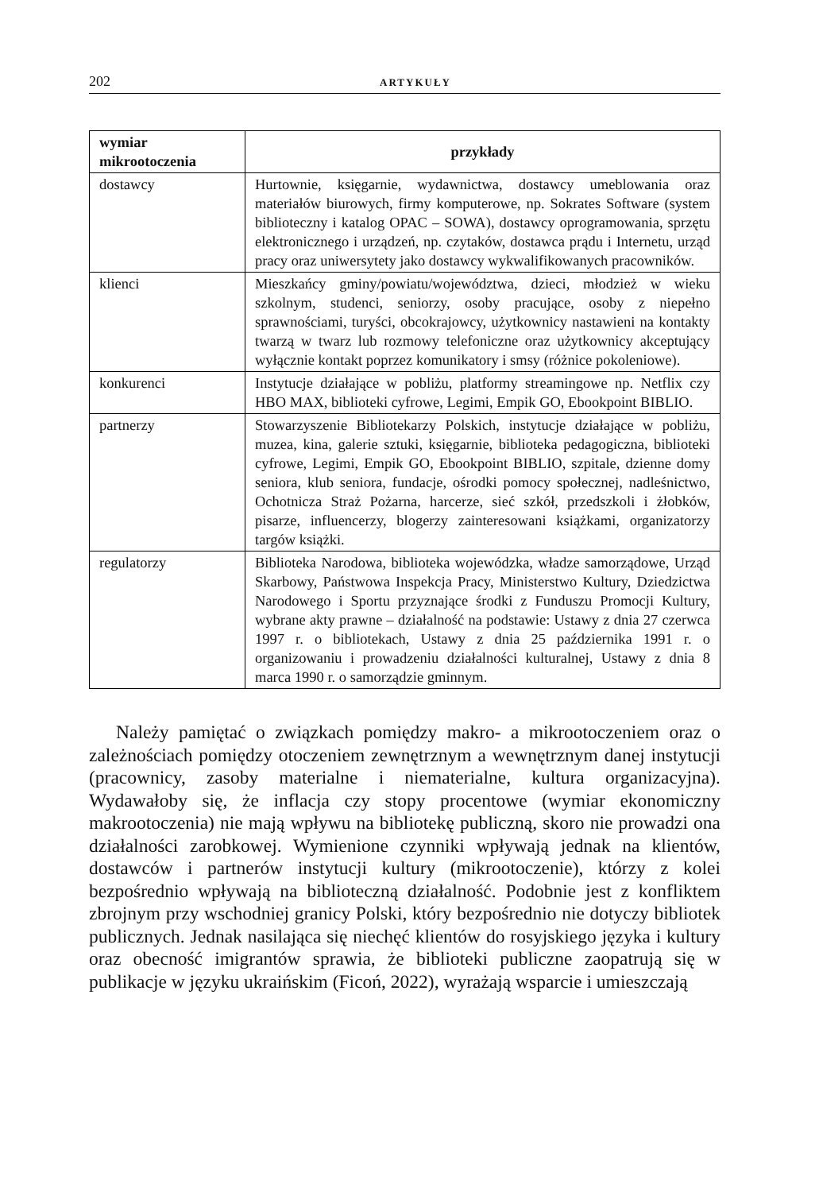202 ARTYKUŁY
| wymiar mikrootoczenia | przykłady |
| --- | --- |
| dostawcy | Hurtownie, księgarnie, wydawnictwa, dostawcy umeblowania oraz materiałów biurowych, firmy komputerowe, np. Sokrates Software (system biblioteczny i katalog OPAC – SOWA), dostawcy oprogramowania, sprzętu elektronicznego i urządzeń, np. czytaków, dostawca prądu i Internetu, urząd pracy oraz uniwersytety jako dostawcy wykwalifikowanych pracowników. |
| klienci | Mieszkańcy gminy/powiatu/województwa, dzieci, młodzież w wieku szkolnym, studenci, seniorzy, osoby pracujące, osoby z niepełno sprawnościami, turyści, obcokrajowcy, użytkownicy nastawieni na kontakty twarzą w twarz lub rozmowy telefoniczne oraz użytkownicy akceptujący wyłącznie kontakt poprzez komunikatory i smsy (różnice pokoleniowe). |
| konkurenci | Instytucje działające w pobliżu, platformy streamingowe np. Netflix czy HBO MAX, biblioteki cyfrowe, Legimi, Empik GO, Ebookpoint BIBLIO. |
| partnerzy | Stowarzyszenie Bibliotekarzy Polskich, instytucje działające w pobliżu, muzea, kina, galerie sztuki, księgarnie, biblioteka pedagogiczna, biblioteki cyfrowe, Legimi, Empik GO, Ebookpoint BIBLIO, szpitale, dzienne domy seniora, klub seniora, fundacje, ośrodki pomocy społecznej, nadleśnictwo, Ochotnicza Straż Pożarna, harcerze, sieć szkół, przedszkoli i żłobków, pisarze, influencerzy, blogerzy zainteresowani książkami, organizatorzy targów książki. |
| regulatorzy | Biblioteka Narodowa, biblioteka wojewódzka, władze samorządowe, Urząd Skarbowy, Państwowa Inspekcja Pracy, Ministerstwo Kultury, Dziedzictwa Narodowego i Sportu przyznające środki z Funduszu Promocji Kultury, wybrane akty prawne – działalność na podstawie: Ustawy z dnia 27 czerwca 1997 r. o bibliotekach, Ustawy z dnia 25 października 1991 r. o organizowaniu i prowadzeniu działalności kulturalnej, Ustawy z dnia 8 marca 1990 r. o samorządzie gminnym. |
Należy pamiętać o związkach pomiędzy makro- a mikrootoczeniem oraz o zależnościach pomiędzy otoczeniem zewnętrznym a wewnętrznym danej instytucji (pracownicy, zasoby materialne i niematerialne, kultura organizacyjna). Wydawałoby się, że inflacja czy stopy procentowe (wymiar ekonomiczny makrootoczenia) nie mają wpływu na bibliotekę publiczną, skoro nie prowadzi ona działalności zarobkowej. Wymienione czynniki wpływają jednak na klientów, dostawców i partnerów instytucji kultury (mikrootoczenie), którzy z kolei bezpośrednio wpływają na biblioteczną działalność. Podobnie jest z konfliktem zbrojnym przy wschodniej granicy Polski, który bezpośrednio nie dotyczy bibliotek publicznych. Jednak nasilająca się niechęć klientów do rosyjskiego języka i kultury oraz obecność imigrantów sprawia, że biblioteki publiczne zaopatrują się w publikacje w języku ukraińskim (Ficoń, 2022), wyrażają wsparcie i umieszczają